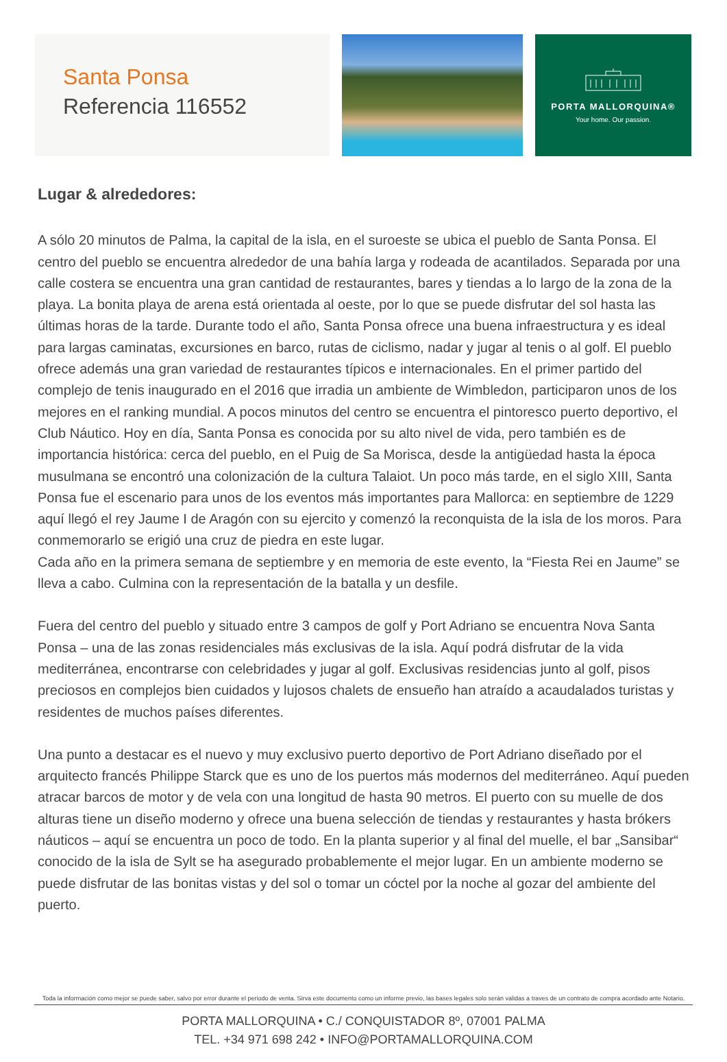Santa Ponsa
Referencia 116552
PORTA MALLORQUINA®
Your home. Our passion.
Lugar & alrededores:
A sólo 20 minutos de Palma, la capital de la isla, en el suroeste se ubica el pueblo de Santa Ponsa. El centro del pueblo se encuentra alrededor de una bahía larga y rodeada de acantilados. Separada por una calle costera se encuentra una gran cantidad de restaurantes, bares y tiendas a lo largo de la zona de la playa. La bonita playa de arena está orientada al oeste, por lo que se puede disfrutar del sol hasta las últimas horas de la tarde. Durante todo el año, Santa Ponsa ofrece una buena infraestructura y es ideal para largas caminatas, excursiones en barco, rutas de ciclismo, nadar y jugar al tenis o al golf. El pueblo ofrece además una gran variedad de restaurantes típicos e internacionales. En el primer partido del complejo de tenis inaugurado en el 2016 que irradia un ambiente de Wimbledon, participaron unos de los mejores en el ranking mundial. A pocos minutos del centro se encuentra el pintoresco puerto deportivo, el Club Náutico. Hoy en día, Santa Ponsa es conocida por su alto nivel de vida, pero también es de importancia histórica: cerca del pueblo, en el Puig de Sa Morisca, desde la antigüedad hasta la época musulmana se encontró una colonización de la cultura Talaiot. Un poco más tarde, en el siglo XIII, Santa Ponsa fue el escenario para unos de los eventos más importantes para Mallorca: en septiembre de 1229 aquí llegó el rey Jaume I de Aragón con su ejercito y comenzó la reconquista de la isla de los moros. Para conmemorarlo se erigió una cruz de piedra en este lugar.
Cada año en la primera semana de septiembre y en memoria de este evento, la “Fiesta Rei en Jaume” se lleva a cabo. Culmina con la representación de la batalla y un desfile.
Fuera del centro del pueblo y situado entre 3 campos de golf y Port Adriano se encuentra Nova Santa Ponsa – una de las zonas residenciales más exclusivas de la isla. Aquí podrá disfrutar de la vida mediterránea, encontrarse con celebridades y jugar al golf. Exclusivas residencias junto al golf, pisos preciosos en complejos bien cuidados y lujosos chalets de ensueño han atraído a acaudalados turistas y residentes de muchos países diferentes.
Una punto a destacar es el nuevo y muy exclusivo puerto deportivo de Port Adriano diseñado por el arquitecto francés Philippe Starck que es uno de los puertos más modernos del mediterráneo. Aquí pueden atracar barcos de motor y de vela con una longitud de hasta 90 metros. El puerto con su muelle de dos alturas tiene un diseño moderno y ofrece una buena selección de tiendas y restaurantes y hasta brókers náuticos – aquí se encuentra un poco de todo. En la planta superior y al final del muelle, el bar „Sansibar“ conocido de la isla de Sylt se ha asegurado probablemente el mejor lugar. En un ambiente moderno se puede disfrutar de las bonitas vistas y del sol o tomar un cóctel por la noche al gozar del ambiente del puerto.
Toda la información como mejor se puede saber, salvo por error durante el periodo de venta. Sirva este documento como un informe previo, las bases legales solo serán validas a traves de un contrato de compra acordado ante Notario.
PORTA MALLORQUINA • C./ CONQUISTADOR 8º, 07001 PALMA
TEL. +34 971 698 242 • INFO@PORTAMALLORQUINA.COM